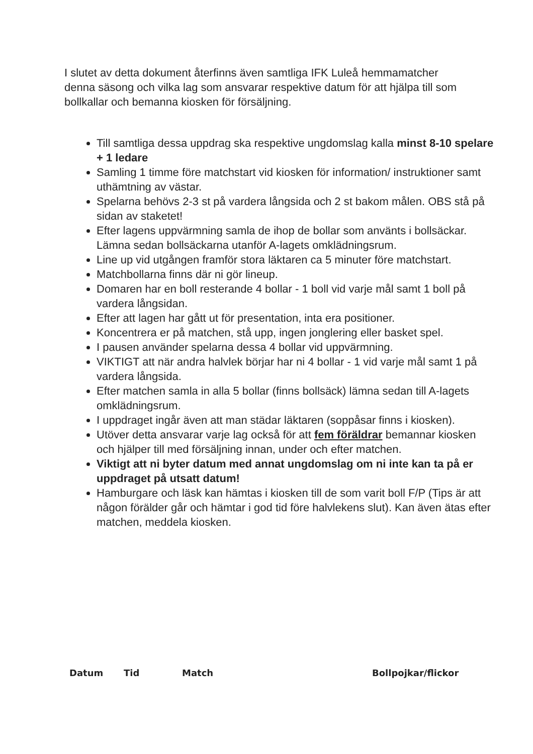I slutet av detta dokument återfinns även samtliga IFK Luleå hemmamatcher denna säsong och vilka lag som ansvarar respektive datum för att hjälpa till som bollkallar och bemanna kiosken för försäljning.
Till samtliga dessa uppdrag ska respektive ungdomslag kalla minst 8-10 spelare + 1 ledare
Samling 1 timme före matchstart vid kiosken för information/ instruktioner samt uthämtning av västar.
Spelarna behövs 2-3 st på vardera långsida och 2 st bakom målen. OBS stå på sidan av staketet!
Efter lagens uppvärmning samla de ihop de bollar som använts i bollsäckar. Lämna sedan bollsäckarna utanför A-lagets omklädningsrum.
Line up vid utgången framför stora läktaren ca 5 minuter före matchstart.
Matchbollarna finns där ni gör lineup.
Domaren har en boll resterande 4 bollar - 1 boll vid varje mål samt 1 boll på vardera långsidan.
Efter att lagen har gått ut för presentation, inta era positioner.
Koncentrera er på matchen, stå upp, ingen jonglering eller basket spel.
I pausen använder spelarna dessa 4 bollar vid uppvärmning.
VIKTIGT att när andra halvlek börjar har ni 4 bollar - 1 vid varje mål samt 1 på vardera långsida.
Efter matchen samla in alla 5 bollar (finns bollsäck) lämna sedan till A-lagets omklädningsrum.
I uppdraget ingår även att man städar läktaren (soppåsar finns i kiosken).
Utöver detta ansvarar varje lag också för att fem föräldrar bemannar kiosken och hjälper till med försäljning innan, under och efter matchen.
Viktigt att ni byter datum med annat ungdomslag om ni inte kan ta på er uppdraget på utsatt datum!
Hamburgare och läsk kan hämtas i kiosken till de som varit boll F/P (Tips är att någon förälder går och hämtar i god tid före halvlekens slut). Kan även ätas efter matchen, meddela kiosken.
| Datum | Tid | Match | Bollpojkar/flickor |
| --- | --- | --- | --- |